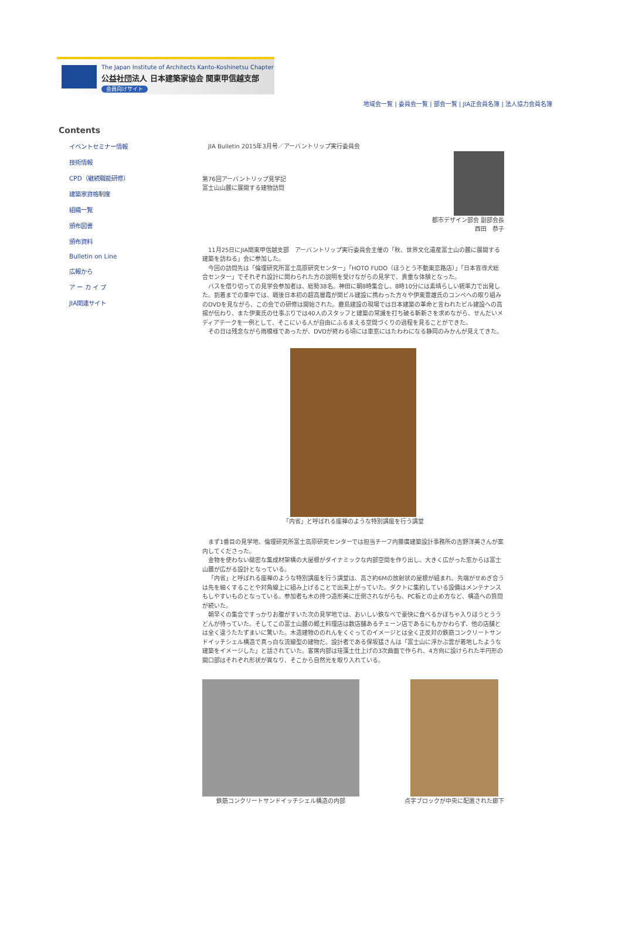The Japan Institute of Architects Kanto-Koshinetsu Chapter
公益社団法人 日本建築家協会 関東甲信越支部
会員向けサイト
地域会一覧 | 委員会一覧 | 部会一覧 | JIA正会員名簿 | 法人協力会員名簿
Contents
イベントセミナー情報
技術情報
CPD（継続職能研修）
建築家資格制度
組織一覧
頒布図書
頒布資料
Bulletin on Line
広報から
ア ー カ イ ブ
JIA関連サイト
　JIA Bulletin 2015年3月号／アーバントリップ実行委員会
第76回アーバントリップ見学記
富士山山麓に展開する建物訪問
都市デザイン部会 副部会長
西田　恭子
11月25日にJIA関東甲信越支部　アーバントリップ実行委員会主催の「秋、世界文化遺産富士山の麓に展開する建築を訪ねる」会に参加した。
今回の訪問先は「倫理研究所富士高原研究センター」「HOTO FUDO（ほうとう不動東恋路店）」「日本盲導犬総合センター」でそれぞれ設計に関わられた方の説明を受けながらの見学で、貴重な体験となった。
バスを借り切っての見学会参加者は、総勢38名。神田に朝8時集合し、8時10分には素晴らしい統率力で出発した。到着までの車中では、戦後日本初の超高層霞が関ビル建設に携わった方々や伊東豊雄氏のコンペへの取り組みのDVDを見ながら、この会での研修は開始された。鹿島建設の現場では日本建築の革命と言われたビル建設への高揚が伝わり、また伊東氏の仕事ぶりでは40人のスタッフと建築の常識を打ち破る斬新さを求めながら、せんだいメディアテークを一例として、そこにいる人が自由にふるまえる空間づくりの過程を見ることができた。
その日は残念ながら雨模様であったが、DVDが終わる頃には車窓にはたわわになる静岡のみかんが見えてきた。
「内省」と呼ばれる座禅のような特別講座を行う講堂
まず1番目の見学地、倫理研究所富士高原研究センターでは担当チーフ内藤廣建築設計事務所の古野洋美さんが案内してくださった。
金物を使わない緻密な集成材架構の大屋根がダイナミックな内部空間を作り出し、大きく広がった窓からは富士山麓が広がる設計となっている。
「内省」と呼ばれる座禅のような特別講座を行う講堂は、高さ約6Mの放射状の屋根が組まれ、先端がせめぎ合うは先を細くすることや対角線上に組み上げることで出来上がっていた。ダクトに集約している設備はメンテナンスもしやすいものとなっている。参加者も木の持つ造形美に圧倒されながらも、PC板との止め方など、構造への質問が続いた。
朝早くの集合ですっかりお腹がすいた次の見学地では、おいしい鉄なべで豪快に食べるかぼちゃ入りほうとううどんが待っていた。そしてこの富士山麓の郷土料理店は数店舗あるチェーン店であるにもかかわらず、他の店舗とは全く違うたたずまいに驚いた。木造建物ののれんをくぐってのイメージとは全く正反対の鉄筋コンクリートサンドイッチシェル構造で真っ白な流線型の建物だ。設計者である保坂猛さんは「富士山に浮かぶ雲が着地したような建築をイメージした」と話されていた。客席内部は珪藻土仕上げの3次曲面で作られ、4方向に設けられた半円形の開口部はそれぞれ形状が異なり、そこから自然光を取り入れている。
鉄筋コンクリートサンドイッチシェル構造の内部
点字ブロックが中央に配置された廊下